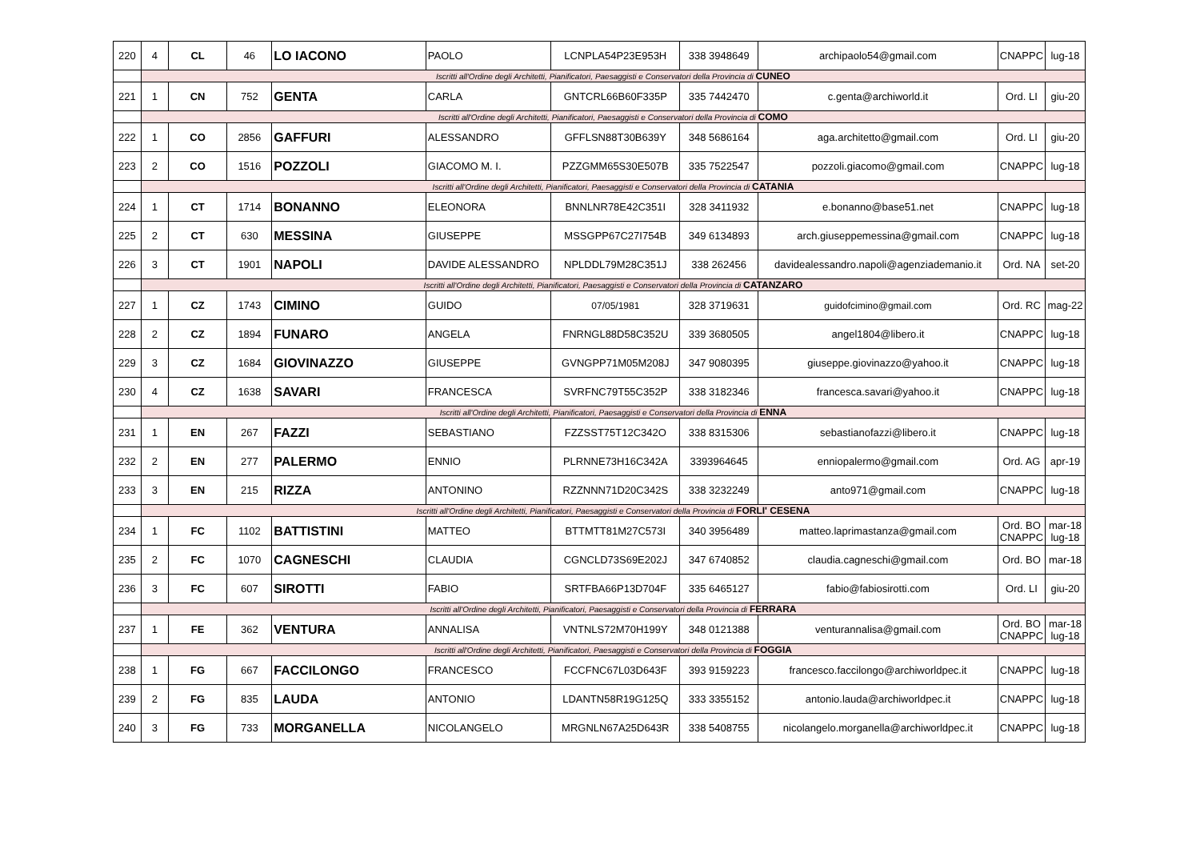| 220 | 4 | CL | 46 | LO IACONO | PAOLO | LCNPLA54P23E953H | 338 3948649 | archipaolo54@gmail.com | CNAPPC | lug-18 |
| | Iscritti all'Ordine degli Architetti, Pianificatori, Paesaggisti e Conservatori della Provincia di CUNEO | | | | | | | | | |
| 221 | 1 | CN | 752 | GENTA | CARLA | GNTCRL66B60F335P | 335 7442470 | c.genta@archiworld.it | Ord. LI | giu-20 |
| | Iscritti all'Ordine degli Architetti, Pianificatori, Paesaggisti e Conservatori della Provincia di COMO | | | | | | | | | |
| 222 | 1 | CO | 2856 | GAFFURI | ALESSANDRO | GFFLSN88T30B639Y | 348 5686164 | aga.architetto@gmail.com | Ord. LI | giu-20 |
| 223 | 2 | CO | 1516 | POZZOLI | GIACOMO M. I. | PZZGMM65S30E507B | 335 7522547 | pozzoli.giacomo@gmail.com | CNAPPC | lug-18 |
| | Iscritti all'Ordine degli Architetti, Pianificatori, Paesaggisti e Conservatori della Provincia di CATANIA | | | | | | | | | |
| 224 | 1 | CT | 1714 | BONANNO | ELEONORA | BNNLNR78E42C351I | 328 3411932 | e.bonanno@base51.net | CNAPPC | lug-18 |
| 225 | 2 | CT | 630 | MESSINA | GIUSEPPE | MSSGPP67C27I754B | 349 6134893 | arch.giuseppemessina@gmail.com | CNAPPC | lug-18 |
| 226 | 3 | CT | 1901 | NAPOLI | DAVIDE ALESSANDRO | NPLDDL79M28C351J | 338 262456 | davidealessandro.napoli@agenziademanio.it | Ord. NA | set-20 |
| | Iscritti all'Ordine degli Architetti, Pianificatori, Paesaggisti e Conservatori della Provincia di CATANZARO | | | | | | | | | |
| 227 | 1 | CZ | 1743 | CIMINO | GUIDO | 07/05/1981 | 328 3719631 | guidofcimino@gmail.com | Ord. RC | mag-22 |
| 228 | 2 | CZ | 1894 | FUNARO | ANGELA | FNRNGL88D58C352U | 339 3680505 | angel1804@libero.it | CNAPPC | lug-18 |
| 229 | 3 | CZ | 1684 | GIOVINAZZO | GIUSEPPE | GVNGPP71M05M208J | 347 9080395 | giuseppe.giovinazzo@yahoo.it | CNAPPC | lug-18 |
| 230 | 4 | CZ | 1638 | SAVARI | FRANCESCA | SVRFNC79T55C352P | 338 3182346 | francesca.savari@yahoo.it | CNAPPC | lug-18 |
| | Iscritti all'Ordine degli Architetti, Pianificatori, Paesaggisti e Conservatori della Provincia di ENNA | | | | | | | | | |
| 231 | 1 | EN | 267 | FAZZI | SEBASTIANO | FZZSST75T12C342O | 338 8315306 | sebastianofazzi@libero.it | CNAPPC | lug-18 |
| 232 | 2 | EN | 277 | PALERMO | ENNIO | PLRNNE73H16C342A | 3393964645 | enniopalermo@gmail.com | Ord. AG | apr-19 |
| 233 | 3 | EN | 215 | RIZZA | ANTONINO | RZZNNN71D20C342S | 338 3232249 | anto971@gmail.com | CNAPPC | lug-18 |
| | Iscritti all'Ordine degli Architetti, Pianificatori, Paesaggisti e Conservatori della Provincia di FORLI' CESENA | | | | | | | | | |
| 234 | 1 | FC | 1102 | BATTISTINI | MATTEO | BTTMTT81M27C573I | 340 3956489 | matteo.laprimastanza@gmail.com | Ord. BO CNAPPC | mar-18 lug-18 |
| 235 | 2 | FC | 1070 | CAGNESCHI | CLAUDIA | CGNCLD73S69E202J | 347 6740852 | claudia.cagneschi@gmail.com | Ord. BO | mar-18 |
| 236 | 3 | FC | 607 | SIROTTI | FABIO | SRTFBA66P13D704F | 335 6465127 | fabio@fabiosirotti.com | Ord. LI | giu-20 |
| | Iscritti all'Ordine degli Architetti, Pianificatori, Paesaggisti e Conservatori della Provincia di FERRARA | | | | | | | | | |
| 237 | 1 | FE | 362 | VENTURA | ANNALISA | VNTNLS72M70H199Y | 348 0121388 | venturannalisa@gmail.com | Ord. BO CNAPPC | mar-18 lug-18 |
| | Iscritti all'Ordine degli Architetti, Pianificatori, Paesaggisti e Conservatori della Provincia di FOGGIA | | | | | | | | | |
| 238 | 1 | FG | 667 | FACCILONGO | FRANCESCO | FCCFNC67L03D643F | 393 9159223 | francesco.faccilongo@archiworldpec.it | CNAPPC | lug-18 |
| 239 | 2 | FG | 835 | LAUDA | ANTONIO | LDANTN58R19G125Q | 333 3355152 | antonio.lauda@archiworldpec.it | CNAPPC | lug-18 |
| 240 | 3 | FG | 733 | MORGANELLA | NICOLANGELO | MRGNLN67A25D643R | 338 5408755 | nicolangelo.morganella@archiworldpec.it | CNAPPC | lug-18 |